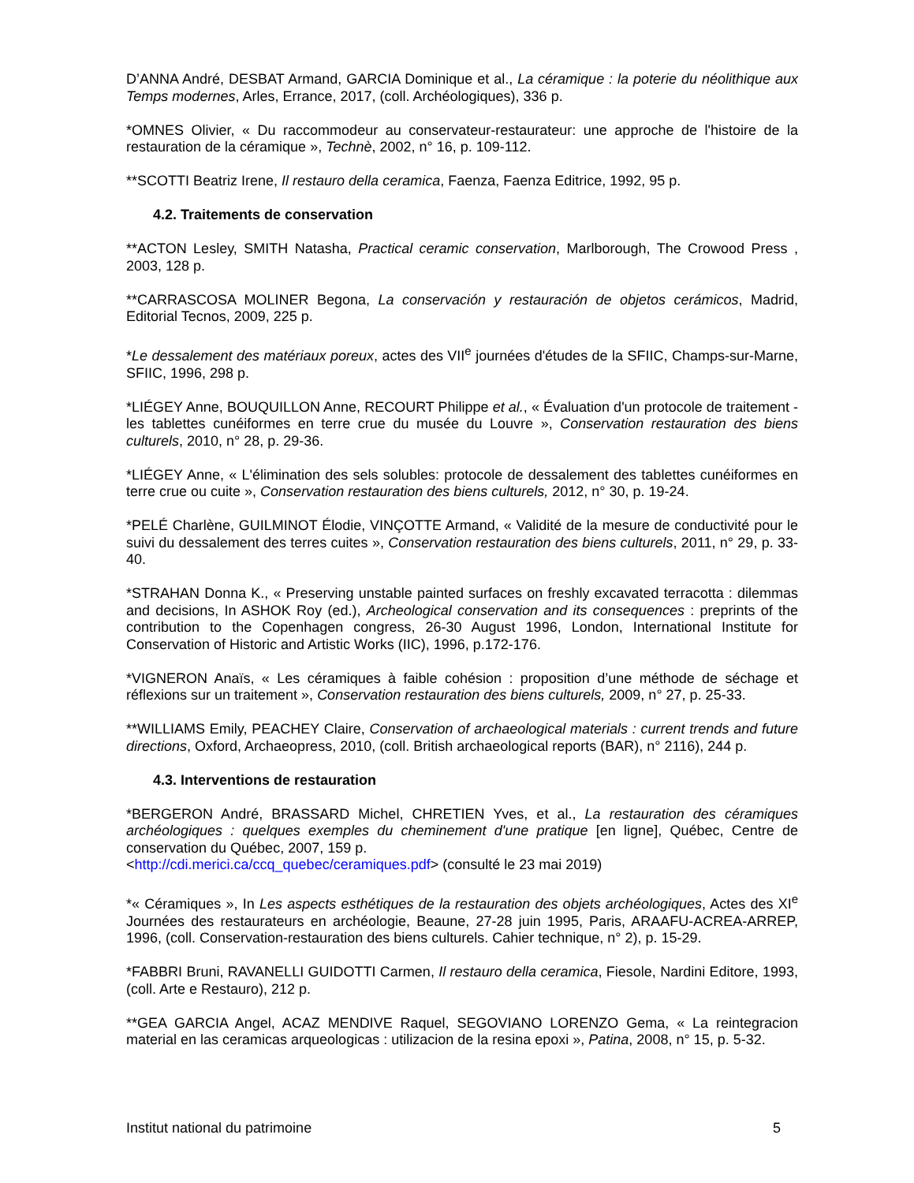D’ANNA André, DESBAT Armand, GARCIA Dominique et al., La céramique : la poterie du néolithique aux Temps modernes, Arles, Errance, 2017, (coll. Archéologiques), 336 p.
*OMNES Olivier, « Du raccommodeur au conservateur-restaurateur: une approche de l'histoire de la restauration de la céramique », Technè, 2002, n° 16, p. 109-112.
**SCOTTI Beatriz Irene, Il restauro della ceramica, Faenza, Faenza Editrice, 1992, 95 p.
4.2. Traitements de conservation
**ACTON Lesley, SMITH Natasha, Practical ceramic conservation, Marlborough, The Crowood Press , 2003, 128 p.
**CARRASCOSA MOLINER Begona, La conservación y restauración de objetos cerámicos, Madrid, Editorial Tecnos, 2009, 225 p.
*Le dessalement des matériaux poreux, actes des VII<sup>e</sup> journées d'études de la SFIIC, Champs-sur-Marne, SFIIC, 1996, 298 p.
*LIÉGEY Anne, BOUQUILLON Anne, RECOURT Philippe et al., « Évaluation d'un protocole de traitement - les tablettes cunéiformes en terre crue du musée du Louvre », Conservation restauration des biens culturels, 2010, n° 28, p. 29-36.
*LIÉGEY Anne, « L'élimination des sels solubles: protocole de dessalement des tablettes cunéiformes en terre crue ou cuite », Conservation restauration des biens culturels, 2012, n° 30, p. 19-24.
*PELÉ Charlène, GUILMINOT Élodie, VINÇOTTE Armand, « Validité de la mesure de conductivité pour le suivi du dessalement des terres cuites », Conservation restauration des biens culturels, 2011, n° 29, p. 33-40.
*STRAHAN Donna K., « Preserving unstable painted surfaces on freshly excavated terracotta : dilemmas and decisions, In ASHOK Roy (ed.), Archeological conservation and its consequences : preprints of the contribution to the Copenhagen congress, 26-30 August 1996, London, International Institute for Conservation of Historic and Artistic Works (IIC), 1996, p.172-176.
*VIGNERON Anaïs, « Les céramiques à faible cohésion : proposition d’une méthode de séchage et réflexions sur un traitement », Conservation restauration des biens culturels, 2009, n° 27, p. 25-33.
**WILLIAMS Emily, PEACHEY Claire, Conservation of archaeological materials : current trends and future directions, Oxford, Archaeopress, 2010, (coll. British archaeological reports (BAR), n° 2116), 244 p.
4.3. Interventions de restauration
*BERGERON André, BRASSARD Michel, CHRETIEN Yves, et al., La restauration des céramiques archéologiques : quelques exemples du cheminement d'une pratique [en ligne], Québec, Centre de conservation du Québec, 2007, 159 p.
<http://cdi.merici.ca/ccq_quebec/ceramiques.pdf> (consulté le 23 mai 2019)
*« Céramiques », In Les aspects esthétiques de la restauration des objets archéologiques, Actes des XI<sup>e</sup> Journées des restaurateurs en archéologie, Beaune, 27-28 juin 1995, Paris, ARAAFU-ACREA-ARREP, 1996, (coll. Conservation-restauration des biens culturels. Cahier technique, n° 2), p. 15-29.
*FABBRI Bruni, RAVANELLI GUIDOTTI Carmen, Il restauro della ceramica, Fiesole, Nardini Editore, 1993, (coll. Arte e Restauro), 212 p.
**GEA GARCIA Angel, ACAZ MENDIVE Raquel, SEGOVIANO LORENZO Gema, « La reintegracion material en las ceramicas arqueologicas : utilizacion de la resina epoxi », Patina, 2008, n° 15, p. 5-32.
Institut national du patrimoine 5